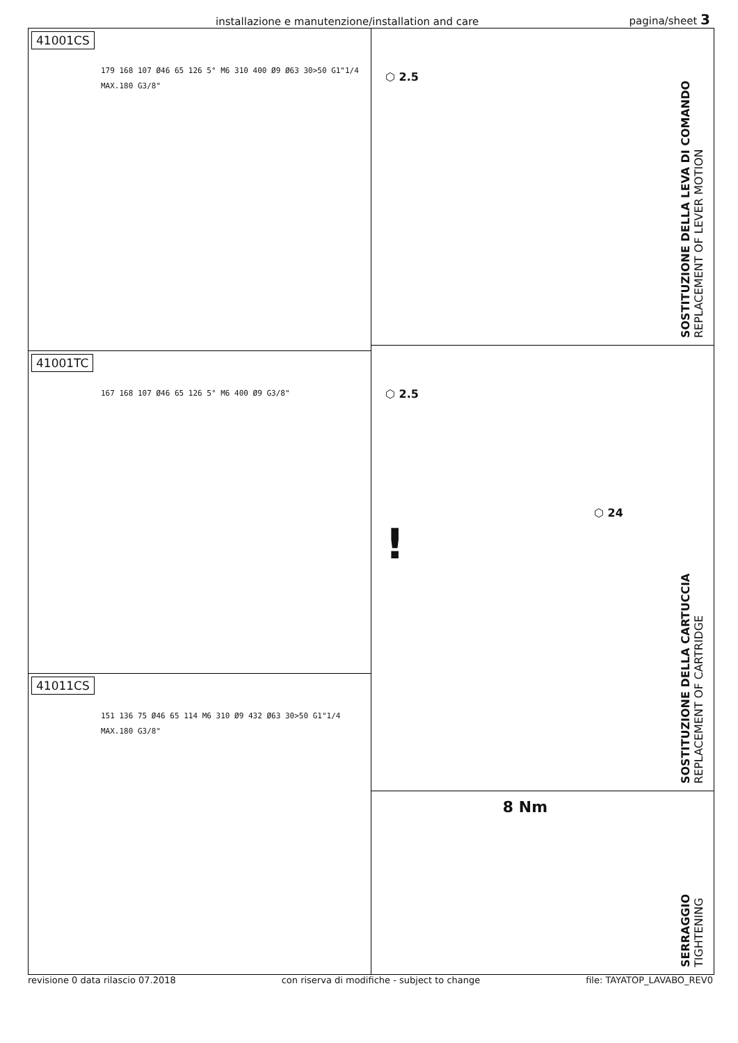installazione e manutenzione/installation and care pagina/sheet 3
41001CS
179 168 107 Ø46 65 126 5° M6 310 400 Ø9 Ø63 30>50 G1"1/4 MAX.180 G3/8"
41001TC
167 168 107 Ø46 65 126 5° M6 400 Ø9 G3/8"
41011CS
151 136 75 Ø46 65 114 M6 310 Ø9 432 Ø63 30>50 G1"1/4 MAX.180 G3/8"
⬡ 2.5
SOSTITUZIONE DELLA LEVA DI COMANDO
REPLACEMENT OF LEVER MOTION
⬡ 2.5
⬡ 24
!
SOSTITUZIONE DELLA CARTUCCIA
REPLACEMENT OF CARTRIDGE
8 Nm
SERRAGGIO
TIGHTENING
revisione 0 data rilascio 07.2018 con riserva di modifiche - subject to change file: TAYATOP_LAVABO_REV0